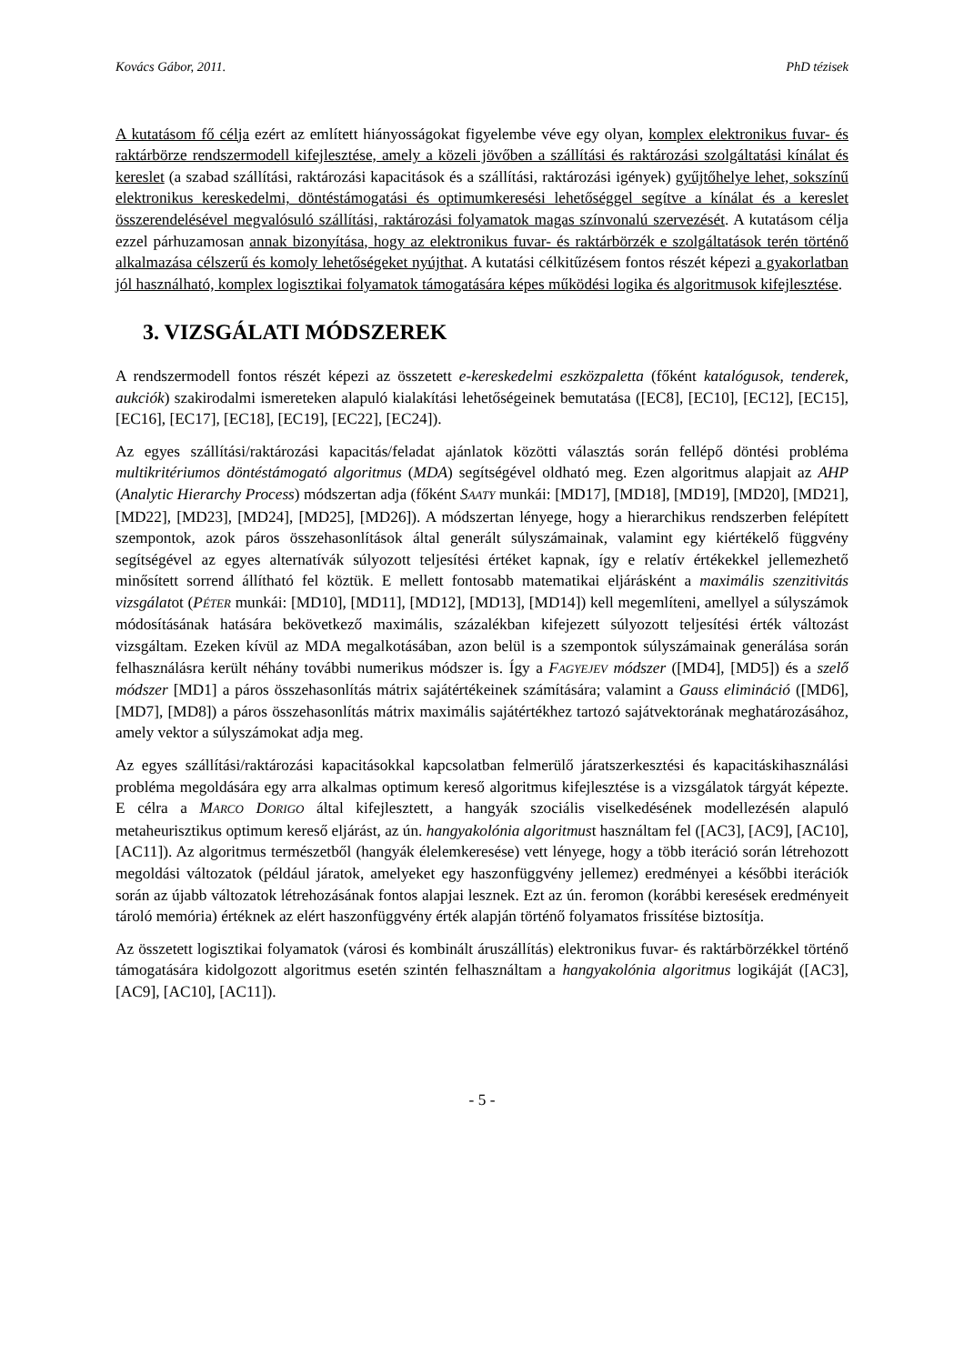Kovács Gábor, 2011. PhD tézisek
A kutatásom fő célja ezért az említett hiányosságokat figyelembe véve egy olyan, komplex elektronikus fuvar- és raktárbörze rendszermodell kifejlesztése, amely a közeli jövőben a szállítási és raktározási szolgáltatási kínálat és kereslet (a szabad szállítási, raktározási kapacitások és a szállítási, raktározási igények) gyűjtőhelye lehet, sokszínű elektronikus kereskedelmi, döntéstámogatási és optimumkeresési lehetőséggel segítve a kínálat és a kereslet összerendelésével megvalósuló szállítási, raktározási folyamatok magas színvonalú szervezését. A kutatásom célja ezzel párhuzamosan annak bizonyítása, hogy az elektronikus fuvar- és raktárbörzék e szolgáltatások terén történő alkalmazása célszerű és komoly lehetőségeket nyújthat. A kutatási célkitűzésem fontos részét képezi a gyakorlatban jól használható, komplex logisztikai folyamatok támogatására képes működési logika és algoritmusok kifejlesztése.
3. VIZSGÁLATI MÓDSZEREK
A rendszermodell fontos részét képezi az összetett e-kereskedelmi eszközpaletta (főként katalógusok, tenderek, aukciók) szakirodalmi ismereteken alapuló kialakítási lehetőségeinek bemutatása ([EC8], [EC10], [EC12], [EC15], [EC16], [EC17], [EC18], [EC19], [EC22], [EC24]).
Az egyes szállítási/raktározási kapacitás/feladat ajánlatok közötti választás során fellépő döntési probléma multikritériumos döntéstámogató algoritmus (MDA) segítségével oldható meg. Ezen algoritmus alapjait az AHP (Analytic Hierarchy Process) módszertan adja (főként SAATY munkái: [MD17], [MD18], [MD19], [MD20], [MD21], [MD22], [MD23], [MD24], [MD25], [MD26]). A módszertan lényege, hogy a hierarchikus rendszerben felépített szempontok, azok páros összehasonlítások által generált súlyszámainak, valamint egy kiértékelő függvény segítségével az egyes alternatívák súlyozott teljesítési értéket kapnak, így e relatív értékekkel jellemezhető minősített sorrend állítható fel köztük. E mellett fontosabb matematikai eljárásként a maximális szenzitivitás vizsgálatot (PÉTER munkái: [MD10], [MD11], [MD12], [MD13], [MD14]) kell megemlíteni, amellyel a súlyszámok módosításának hatására bekövetkező maximális, százalékban kifejezett súlyozott teljesítési érték változást vizsgáltam. Ezeken kívül az MDA megalkotásában, azon belül is a szempontok súlyszámainak generálása során felhasználásra került néhány további numerikus módszer is. Így a FAGYEJEV módszer ([MD4], [MD5]) és a szelő módszer [MD1] a páros összehasonlítás mátrix sajátértékeinek számítására; valamint a Gauss elimináció ([MD6], [MD7], [MD8]) a páros összehasonlítás mátrix maximális sajátértékhez tartozó sajátvektorának meghatározásához, amely vektor a súlyszámokat adja meg.
Az egyes szállítási/raktározási kapacitásokkal kapcsolatban felmerülő járatszerkesztési és kapacitáskihasználási probléma megoldására egy arra alkalmas optimum kereső algoritmus kifejlesztése is a vizsgálatok tárgyát képezte. E célra a MARCO DORIGO által kifejlesztett, a hangyák szociális viselkedésének modellezésén alapuló metaheurisztikus optimum kereső eljárást, az ún. hangyakolónia algoritmust használtam fel ([AC3], [AC9], [AC10], [AC11]). Az algoritmus természetből (hangyák élelemkeresése) vett lényege, hogy a több iteráció során létrehozott megoldási változatok (például járatok, amelyeket egy haszonfüggvény jellemez) eredményei a későbbi iterációk során az újabb változatok létrehozásának fontos alapjai lesznek. Ezt az ún. feromon (korábbi keresések eredményeit tároló memória) értéknek az elért haszonfüggvény érték alapján történő folyamatos frissítése biztosítja.
Az összetett logisztikai folyamatok (városi és kombinált áruszállítás) elektronikus fuvar- és raktárbörzékkel történő támogatására kidolgozott algoritmus esetén szintén felhasználtam a hangyakolónia algoritmus logikáját ([AC3], [AC9], [AC10], [AC11]).
- 5 -